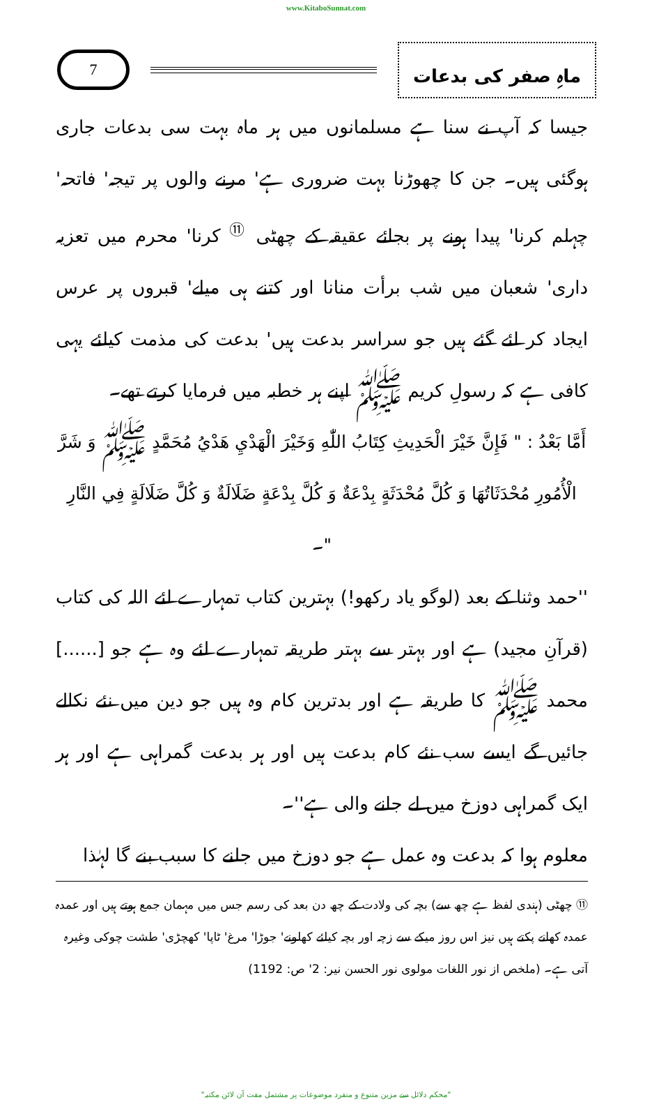www.KitaboSunnat.com
7
ماہِ صفر کی بدعات
جیسا کہ آپ نے سنا ہے مسلمانوں میں ہر ماہ بہت سی بدعات جاری ہوگئی ہیں۔ جن کا چھوڑنا بہت ضروری ہے' مرنے والوں پر تیجہ' فاتحہ' چہلم کرنا' پیدا ہونے پر بجائے عقیقہ کے چھٹی <sup>⑪</sup> کرنا' محرم میں تعزیہ داری' شعبان میں شب برأت منانا اور کتنے ہی میلے' قبروں پر عرس ایجاد کر لئے گئے ہیں جو سراسر بدعت ہیں' بدعت کی مذمت کیلئے یہی کافی ہے کہ رسولِ کریم ﷺ اپنے ہر خطبہ میں فرمایا کرتے تھے۔
أَمَّا بَعْدُ : " فَإِنَّ خَيْرَ الْحَدِيثِ كِتَابُ اللّٰهِ وَخَيْرَ الْهَدْيِ هَدْيُ مُحَمَّدٍ ﷺ وَ شَرَّ الْأُمُورِ مُحْدَثَاتُهَا وَ كُلَّ مُحْدَثَةٍ بِدْعَةٌ وَ كُلَّ بِدْعَةٍ ضَلَالَةٌ وَ كُلَّ ضَلَالَةٍ فِي النَّارِ "۔
''حمد وثنا کے بعد (لوگو یاد رکھو!) بہترین کتاب تمہارے لئے اللہ کی کتاب (قرآنِ مجید) ہے اور بہتر سے بہتر طریقہ تمہارے لئے وہ ہے جو [......] محمد ﷺ کا طریقہ ہے اور بدترین کام وہ ہیں جو دین میں نئے نکالے جائیں گے ایسے سب نئے کام بدعت ہیں اور ہر بدعت گمراہی ہے اور ہر ایک گمراہی دوزخ میں لے جانے والی ہے''۔
معلوم ہوا کہ بدعت وہ عمل ہے جو دوزخ میں جلنے کا سبب بنے گا لہٰذا
⑪ چھٹی (ہندی لفظ ہے چھ سے) بچہ کی ولادت کے چھ دن بعد کی رسم جس میں مہمان جمع ہوتے ہیں اور عمدہ عمدہ کھانے پکتے ہیں نیز اس روز میکے سے زچہ اور بچہ کیلئے کھلونے' جوڑا' مرغ' ٹاپا' کھچڑی' طشت چوکی وغیرہ آتی ہے۔ (ملخص از نور اللغات مولوی نور الحسن نیر: 2' ص: 1192)
"محکم دلائل سے مزین متنوع و منفرد موضوعات پر مشتمل مفت آن لائن مکتبہ"